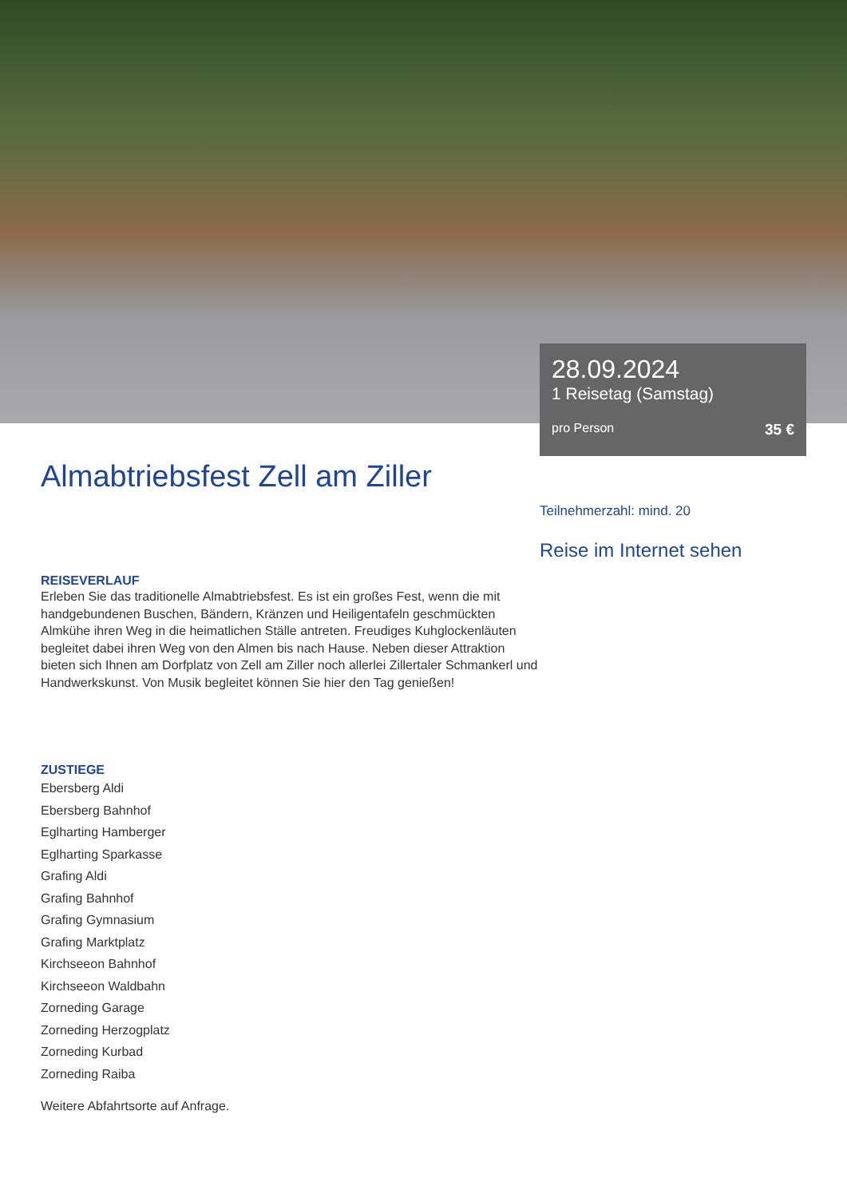28.09.2024
1 Reisetag (Samstag)
pro Person 35 €
Almabtriebsfest Zell am Ziller
REISEVERLAUF
Erleben Sie das traditionelle Almabtriebsfest. Es ist ein großes Fest, wenn die mit handgebundenen Buschen, Bändern, Kränzen und Heiligentafeln geschmückten Almkühe ihren Weg in die heimatlichen Ställe antreten. Freudiges Kuhglockenläuten begleitet dabei ihren Weg von den Almen bis nach Hause. Neben dieser Attraktion bieten sich Ihnen am Dorfplatz von Zell am Ziller noch allerlei Zillertaler Schmankerl und Handwerkskunst. Von Musik begleitet können Sie hier den Tag genießen!
ZUSTIEGE
Ebersberg Aldi
Ebersberg Bahnhof
Eglharting Hamberger
Eglharting Sparkasse
Grafing Aldi
Grafing Bahnhof
Grafing Gymnasium
Grafing Marktplatz
Kirchseeon Bahnhof
Kirchseeon Waldbahn
Zorneding Garage
Zorneding Herzogplatz
Zorneding Kurbad
Zorneding Raiba
Weitere Abfahrtsorte auf Anfrage.
Teilnehmerzahl: mind. 20
Reise im Internet sehen